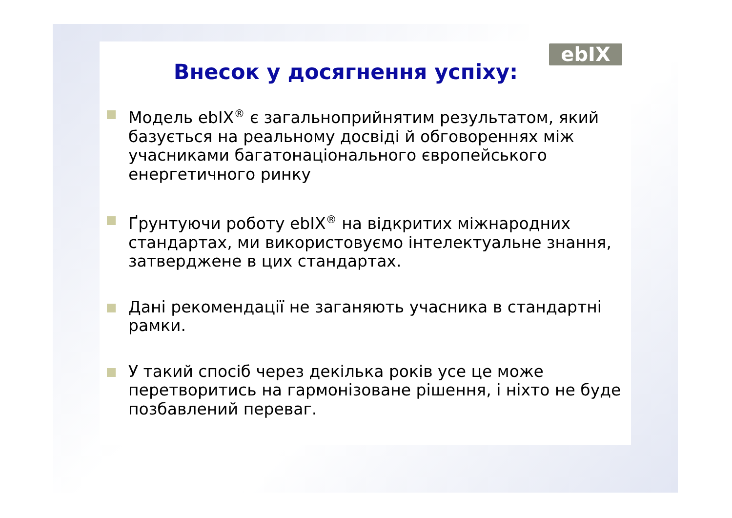ebIX
Внесок у досягнення успіху:
Модель ebIX<sup>®</sup> є загальноприйнятим результатом, який базується на реальному досвіді й обговореннях між учасниками багатонаціонального європейського енергетичного ринку
Ґрунтуючи роботу ebIX<sup>®</sup> на відкритих міжнародних стандартах, ми використовуємо інтелектуальне знання, затверджене в цих стандартах.
Дані рекомендації не заганяють учасника в стандартні рамки.
У такий спосіб через декілька років усе це може перетворитись на гармонізоване рішення, і ніхто не буде позбавлений переваг.